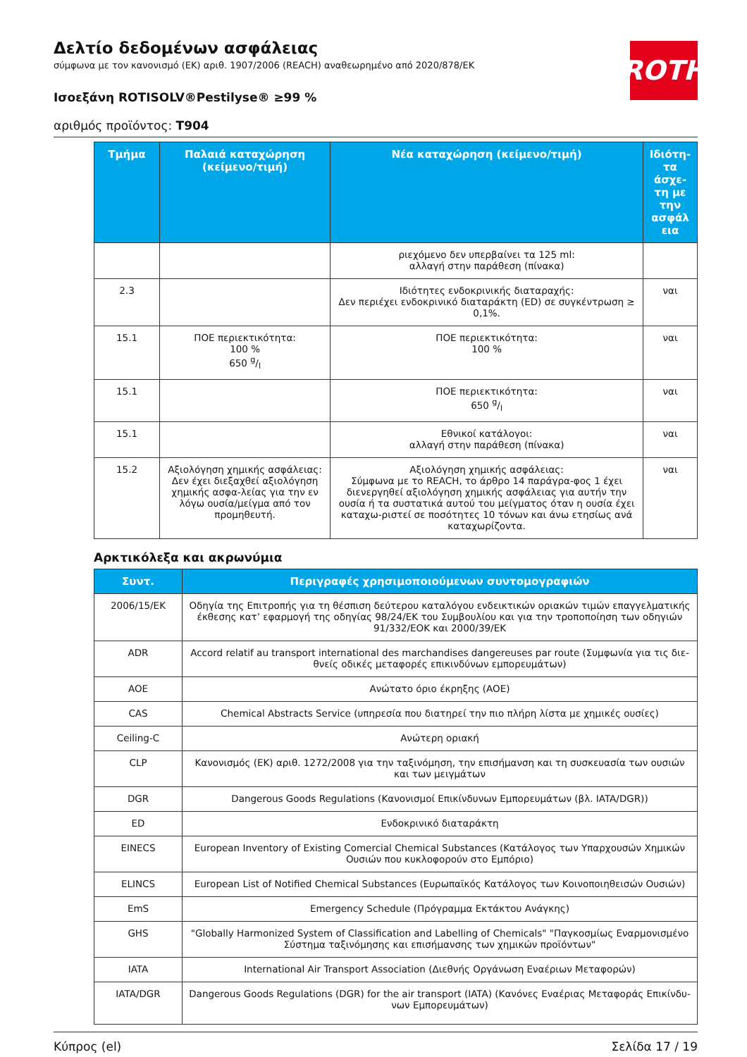ROTH
Δελτίο δεδομένων ασφάλειας
σύμφωνα με τον κανονισμό (ΕΚ) αριθ. 1907/2006 (REACH) αναθεωρημένο από 2020/878/ΕΚ
Ισοεξάνη ROTISOLV®Pestilyse® ≥99 %
αριθμός προϊόντος: T904
| Τμήμα | Παλαιά καταχώρηση (κείμενο/τιμή) | Νέα καταχώρηση (κείμενο/τιμή) | Ιδιότη-τα άσχε-τη με την ασφάλ εια |
| --- | --- | --- | --- |
| | | ριεχόμενο δεν υπερβαίνει τα 125 ml: αλλαγή στην παράθεση (πίνακα) | |
| 2.3 | | Ιδιότητες ενδοκρινικής διαταραχής: Δεν περιέχει ενδοκρινικό διαταράκτη (ED) σε συγκέντρωση ≥ 0,1%. | ναι |
| 15.1 | ΠΟΕ περιεκτικότητα: 100 % 650 g/l | ΠΟΕ περιεκτικότητα: 100 % | ναι |
| 15.1 | | ΠΟΕ περιεκτικότητα: 650 g/l | ναι |
| 15.1 | | Εθνικοί κατάλογοι: αλλαγή στην παράθεση (πίνακα) | ναι |
| 15.2 | Αξιολόγηση χημικής ασφάλειας: Δεν έχει διεξαχθεί αξιολόγηση χημικής ασφα-λείας για την εν λόγω ουσία/μείγμα από τον προμηθευτή. | Αξιολόγηση χημικής ασφάλειας: Σύμφωνα με το REACH, το άρθρο 14 παράγρα-φος 1 έχει διενεργηθεί αξιολόγηση χημικής ασφάλειας για αυτήν την ουσία ή τα συστατικά αυτού του μείγματος όταν η ουσία έχει καταχω-ριστεί σε ποσότητες 10 τόνων και άνω ετησίως ανά καταχωρίζοντα. | ναι |
Αρκτικόλεξα και ακρωνύμια
| Συντ. | Περιγραφές χρησιμοποιούμενων συντομογραφιών |
| --- | --- |
| 2006/15/EK | Οδηγία της Επιτροπής για τη θέσπιση δεύτερου καταλόγου ενδεικτικών οριακών τιμών επαγγελματικής έκθεσης κατ’ εφαρμογή της οδηγίας 98/24/ΕΚ του Συμβουλίου και για την τροποποίηση των οδηγιών 91/332/ΕΟΚ και 2000/39/ΕΚ |
| ADR | Accord relatif au transport international des marchandises dangereuses par route (Συμφωνία για τις διε-θνείς οδικές μεταφορές επικινδύνων εμπορευμάτων) |
| AOE | Ανώτατο όριο έκρηξης (AOE) |
| CAS | Chemical Abstracts Service (υπηρεσία που διατηρεί την πιο πλήρη λίστα με χημικές ουσίες) |
| Ceiling-C | Ανώτερη οριακή |
| CLP | Κανονισμός (ΕΚ) αριθ. 1272/2008 για την ταξινόμηση, την επισήμανση και τη συσκευασία των ουσιών και των μειγμάτων |
| DGR | Dangerous Goods Regulations (Κανονισμοί Επικίνδυνων Εμπορευμάτων (βλ. IATA/DGR)) |
| ED | Ενδοκρινικό διαταράκτη |
| EINECS | European Inventory of Existing Comercial Chemical Substances (Κατάλογος των Υπαρχουσών Χημικών Ουσιών που κυκλοφορούν στο Εμπόριο) |
| ELINCS | European List of Notified Chemical Substances (Ευρωπαϊκός Κατάλογος των Κοινοποιηθεισών Ουσιών) |
| EmS | Emergency Schedule (Πρόγραμμα Εκτάκτου Ανάγκης) |
| GHS | "Globally Harmonized System of Classification and Labelling of Chemicals" "Παγκοσμίως Εναρμονισμένο Σύστημα ταξινόμησης και επισήμανσης των χημικών προϊόντων" |
| IATA | International Air Transport Association (Διεθνής Οργάνωση Εναέριων Μεταφορών) |
| IATA/DGR | Dangerous Goods Regulations (DGR) for the air transport (IATA) (Κανόνες Εναέριας Μεταφοράς Επικίνδυ-νων Εμπορευμάτων) |
Κύπρος (el) Σελίδα 17 / 19